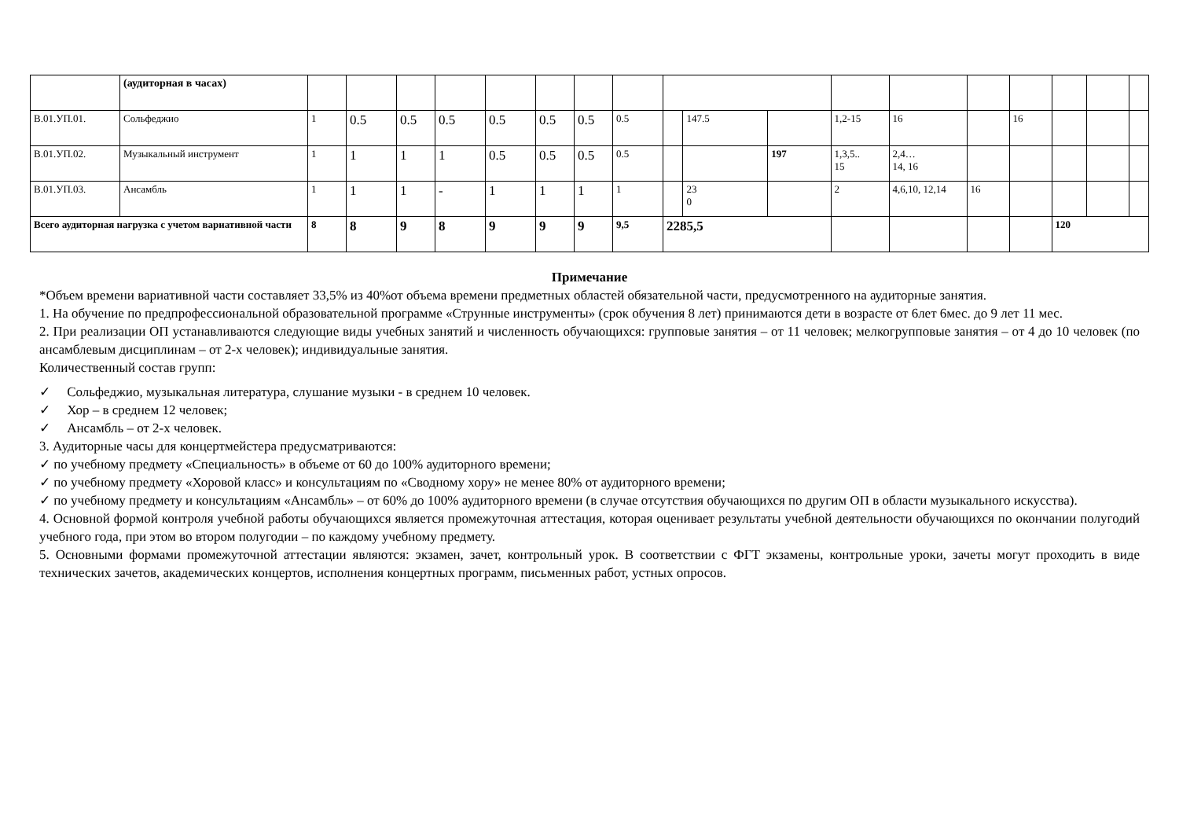| | (аудиторная в часах) | | | | | | | | | | | | | | | | | | |
| В.01.УП.01. | Сольфеджио | 1 | 0.5 | 0.5 | 0.5 | 0.5 | 0.5 | 0.5 | 0.5 | | 147.5 | | 1,2-15 | 16 | | 16 | | | |
| В.01.УП.02. | Музыкальный инструмент | 1 | 1 | 1 | 1 | 0.5 | 0.5 | 0.5 | 0.5 | | | 197 | 1,3,5.. 15 | 2,4… 14, 16 | | | | | |
| В.01.УП.03. | Ансамбль | 1 | 1 | 1 | - | 1 | 1 | 1 | 1 | | 23 0 | | 2 | 4,6,10, 12,14 | 16 | | | | |
| Всего аудиторная нагрузка с учетом вариативной части | | 8 | 8 | 9 | 8 | 9 | 9 | 9 | 9,5 | 2285,5 | | | | | | | 120 | | |
Примечание
*Объем времени вариативной части составляет 33,5% из 40%от объема времени предметных областей обязательной части, предусмотренного на аудиторные занятия.
1. На обучение по предпрофессиональной образовательной программе «Струнные инструменты» (срок обучения 8 лет) принимаются дети в возрасте от 6лет 6мес. до 9 лет 11 мес.
2. При реализации ОП устанавливаются следующие виды учебных занятий и численность обучающихся: групповые занятия – от 11 человек; мелкогрупповые занятия – от 4 до 10 человек (по ансамблевым дисциплинам – от 2-х человек); индивидуальные занятия.
Количественный состав групп:
✓ Сольфеджио, музыкальная литература, слушание музыки - в среднем 10 человек.
✓ Хор – в среднем 12 человек;
✓ Ансамбль – от 2-х человек.
3. Аудиторные часы для концертмейстера предусматриваются:
✓ по учебному предмету «Специальность» в объеме от 60 до 100% аудиторного времени;
✓ по учебному предмету «Хоровой класс» и консультациям по «Сводному хору» не менее 80% от аудиторного времени;
✓ по учебному предмету и консультациям «Ансамбль» – от 60% до 100% аудиторного времени (в случае отсутствия обучающихся по другим ОП в области музыкального искусства).
4. Основной формой контроля учебной работы обучающихся является промежуточная аттестация, которая оценивает результаты учебной деятельности обучающихся по окончании полугодий учебного года, при этом во втором полугодии – по каждому учебному предмету.
5. Основными формами промежуточной аттестации являются: экзамен, зачет, контрольный урок. В соответствии с ФГТ экзамены, контрольные уроки, зачеты могут проходить в виде технических зачетов, академических концертов, исполнения концертных программ, письменных работ, устных опросов.